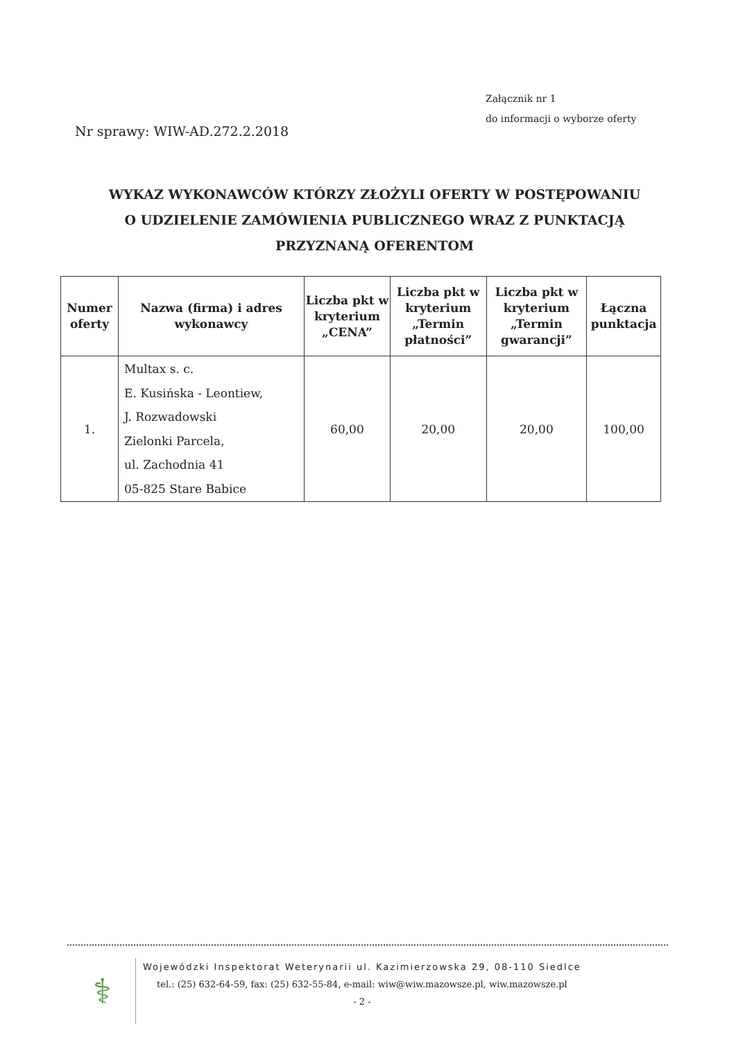Załącznik nr 1
do informacji o wyborze oferty
Nr sprawy: WIW-AD.272.2.2018
WYKAZ WYKONAWCÓW KTÓRZY ZŁOŻYLI OFERTY W POSTĘPOWANIU
O UDZIELENIE ZAMÓWIENIA PUBLICZNEGO WRAZ Z PUNKTACJĄ
PRZYZNANĄ OFERENTOM
| Numer oferty | Nazwa (firma) i adres wykonawcy | Liczba pkt w kryterium „CENA” | Liczba pkt w kryterium „Termin płatności” | Liczba pkt w kryterium „Termin gwarancji” | Łączna punktacja |
| --- | --- | --- | --- | --- | --- |
| 1. | Multax s. c. E. Kusińska - Leontiew, J. Rozwadowski Zielonki Parcela, ul. Zachodnia 41 05-825 Stare Babice | 60,00 | 20,00 | 20,00 | 100,00 |
⚕
Wojewódzki Inspektorat Weterynarii ul. Kazimierzowska 29, 08-110 Siedlce
tel.: (25) 632-64-59, fax: (25) 632-55-84, e-mail: wiw@wiw.mazowsze.pl, wiw.mazowsze.pl
- 2 -